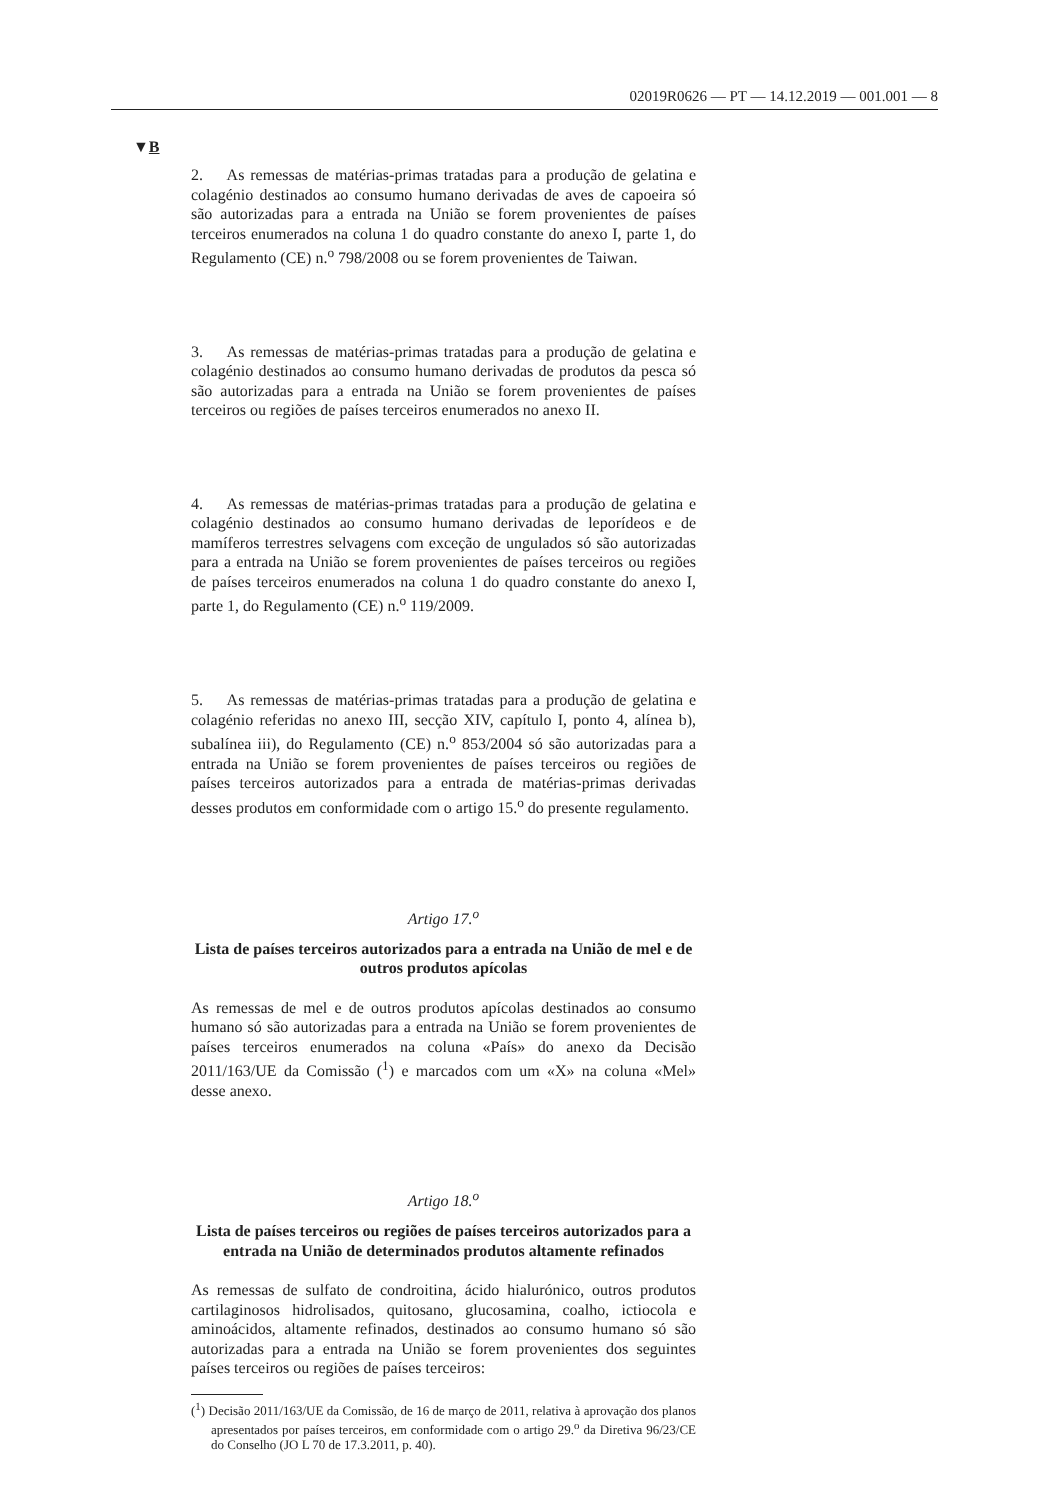02019R0626 — PT — 14.12.2019 — 001.001 — 8
▼B
2. As remessas de matérias-primas tratadas para a produção de gelatina e colagénio destinados ao consumo humano derivadas de aves de capoeira só são autorizadas para a entrada na União se forem provenientes de países terceiros enumerados na coluna 1 do quadro constante do anexo I, parte 1, do Regulamento (CE) n.<sup>o</sup> 798/2008 ou se forem provenientes de Taiwan.
3. As remessas de matérias-primas tratadas para a produção de gelatina e colagénio destinados ao consumo humano derivadas de produtos da pesca só são autorizadas para a entrada na União se forem provenientes de países terceiros ou regiões de países terceiros enumerados no anexo II.
4. As remessas de matérias-primas tratadas para a produção de gelatina e colagénio destinados ao consumo humano derivadas de leporídeos e de mamíferos terrestres selvagens com exceção de ungulados só são autorizadas para a entrada na União se forem provenientes de países terceiros ou regiões de países terceiros enumerados na coluna 1 do quadro constante do anexo I, parte 1, do Regulamento (CE) n.<sup>o</sup> 119/2009.
5. As remessas de matérias-primas tratadas para a produção de gelatina e colagénio referidas no anexo III, secção XIV, capítulo I, ponto 4, alínea b), subalínea iii), do Regulamento (CE) n.<sup>o</sup> 853/2004 só são autorizadas para a entrada na União se forem provenientes de países terceiros ou regiões de países terceiros autorizados para a entrada de matérias-primas derivadas desses produtos em conformidade com o artigo 15.<sup>o</sup> do presente regulamento.
Artigo 17.<sup>o</sup>
Lista de países terceiros autorizados para a entrada na União de mel e de outros produtos apícolas
As remessas de mel e de outros produtos apícolas destinados ao consumo humano só são autorizadas para a entrada na União se forem provenientes de países terceiros enumerados na coluna «País» do anexo da Decisão 2011/163/UE da Comissão (<sup>1</sup>) e marcados com um «X» na coluna «Mel» desse anexo.
Artigo 18.<sup>o</sup>
Lista de países terceiros ou regiões de países terceiros autorizados para a entrada na União de determinados produtos altamente refinados
As remessas de sulfato de condroitina, ácido hialurónico, outros produtos cartilaginosos hidrolisados, quitosano, glucosamina, coalho, ictiocola e aminoácidos, altamente refinados, destinados ao consumo humano só são autorizadas para a entrada na União se forem provenientes dos seguintes países terceiros ou regiões de países terceiros:
(<sup>1</sup>) Decisão 2011/163/UE da Comissão, de 16 de março de 2011, relativa à aprovação dos planos apresentados por países terceiros, em conformidade com o artigo 29.<sup>o</sup> da Diretiva 96/23/CE do Conselho (JO L 70 de 17.3.2011, p. 40).